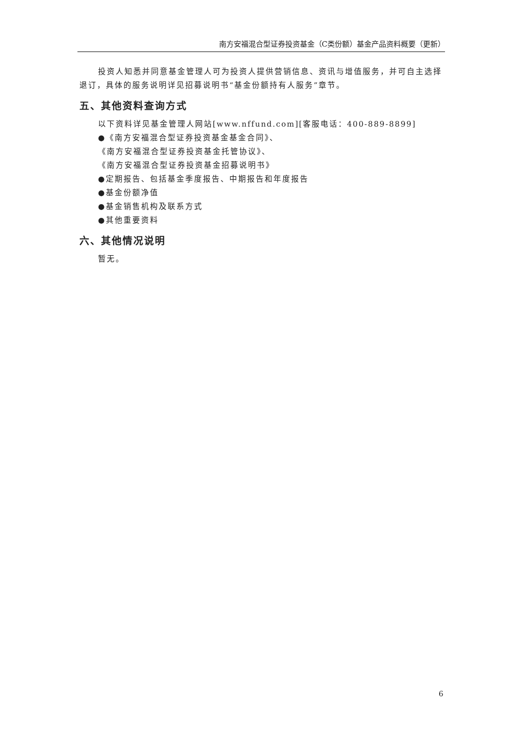南方安福混合型证券投资基金（C类份额）基金产品资料概要（更新）
投资人知悉并同意基金管理人可为投资人提供营销信息、资讯与增值服务，并可自主选择退订，具体的服务说明详见招募说明书“基金份额持有人服务”章节。
五、其他资料查询方式
以下资料详见基金管理人网站[www.nffund.com][客服电话：400-889-8899]
●《南方安福混合型证券投资基金基金合同》、
《南方安福混合型证券投资基金托管协议》、
《南方安福混合型证券投资基金招募说明书》
●定期报告、包括基金季度报告、中期报告和年度报告
●基金份额净值
●基金销售机构及联系方式
●其他重要资料
六、其他情况说明
暂无。
6